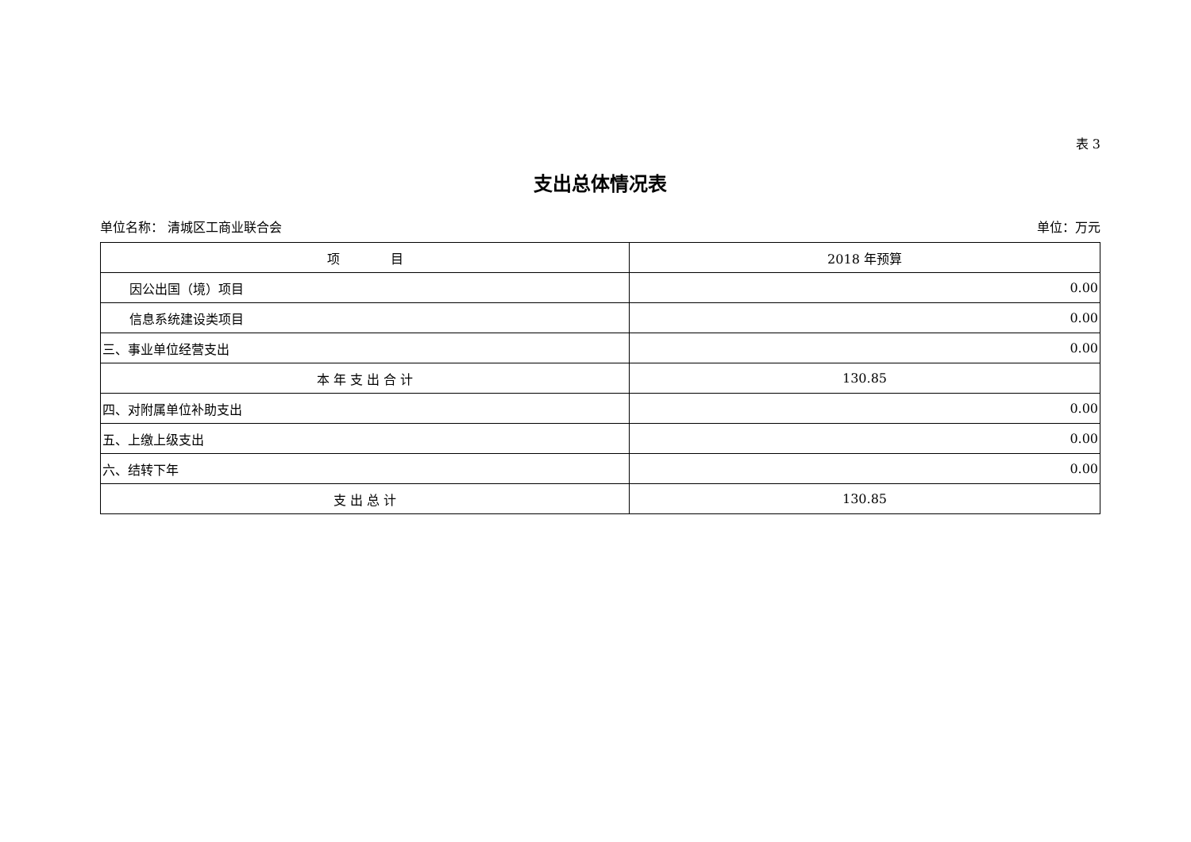表 3
支出总体情况表
单位名称： 清城区工商业联合会 单位：万元
| 项 目 | 2018 年预算 |
| --- | --- |
| 因公出国（境）项目 | 0.00 |
| 信息系统建设类项目 | 0.00 |
| 三、事业单位经营支出 | 0.00 |
| 本 年 支 出 合 计 | 130.85 |
| 四、对附属单位补助支出 | 0.00 |
| 五、上缴上级支出 | 0.00 |
| 六、结转下年 | 0.00 |
| 支 出 总 计 | 130.85 |